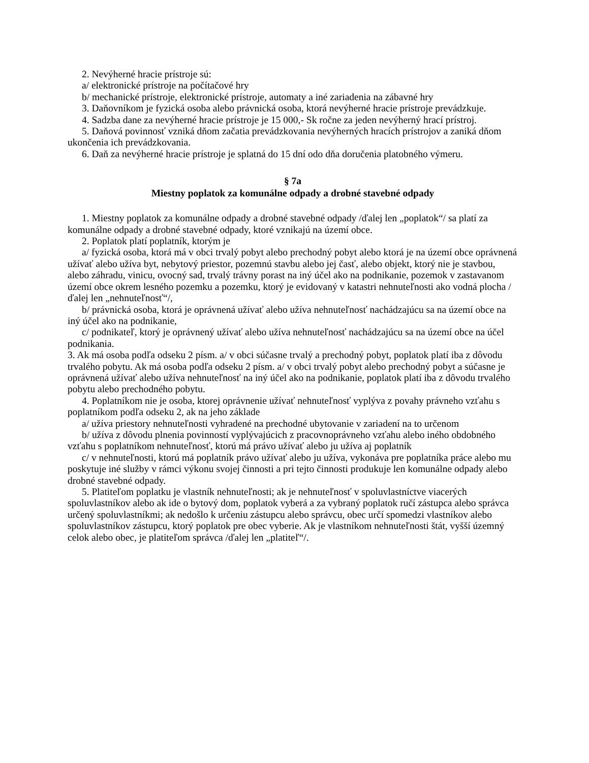2. Nevýherné hracie prístroje sú:
a/ elektronické prístroje na počítačové hry
b/ mechanické prístroje, elektronické prístroje, automaty a iné zariadenia na zábavné hry
3. Daňovníkom je fyzická osoba alebo právnická osoba, ktorá nevýherné hracie prístroje prevádzkuje.
4. Sadzba dane za nevýherné hracie prístroje je 15 000,- Sk ročne za jeden nevýherný hrací prístroj.
5. Daňová povinnosť vzniká dňom začatia prevádzkovania nevýherných hracích prístrojov a zaniká dňom ukončenia ich prevádzkovania.
6. Daň za nevýherné hracie prístroje je splatná do 15 dní odo dňa doručenia platobného výmeru.
§ 7a
Miestny poplatok za komunálne odpady a drobné stavebné odpady
1. Miestny poplatok za komunálne odpady a drobné stavebné odpady /ďalej len „poplatok“/ sa platí za komunálne odpady a drobné stavebné odpady, ktoré vznikajú na území obce.
2. Poplatok platí poplatník, ktorým je
a/ fyzická osoba, ktorá má v obci trvalý pobyt alebo prechodný pobyt alebo ktorá je na území obce oprávnená užívať alebo užíva byt, nebytový priestor, pozemnú stavbu alebo jej časť, alebo objekt, ktorý nie je stavbou, alebo záhradu, vinicu, ovocný sad, trvalý trávny porast na iný účel ako na podnikanie, pozemok v zastavanom území obce okrem lesného pozemku a pozemku, ktorý je evidovaný v katastri nehnuteľnosti ako vodná plocha /ďalej len „nehnuteľnosť“/,
b/ právnická osoba, ktorá je oprávnená užívať alebo užíva nehnuteľnosť nachádzajúcu sa na území obce na iný účel ako na podnikanie,
c/ podnikateľ, ktorý je oprávnený užívať alebo užíva nehnuteľnosť nachádzajúcu sa na území obce na účel podnikania.
3. Ak má osoba podľa odseku 2 písm. a/ v obci súčasne trvalý a prechodný pobyt, poplatok platí iba z dôvodu trvalého pobytu. Ak má osoba podľa odseku 2 písm. a/ v obci trvalý pobyt alebo prechodný pobyt a súčasne je oprávnená užívať alebo užíva nehnuteľnosť na iný účel ako na podnikanie, poplatok platí iba z dôvodu trvalého pobytu alebo prechodného pobytu.
4. Poplatníkom nie je osoba, ktorej oprávnenie užívať nehnuteľnosť vyplýva z povahy právneho vzťahu s poplatníkom podľa odseku 2, ak na jeho základe
a/ užíva priestory nehnuteľnosti vyhradené na prechodné ubytovanie v zariadení na to určenom
b/ užíva z dôvodu plnenia povinností vyplývajúcich z pracovnoprávneho vzťahu alebo iného obdobného vzťahu s poplatníkom nehnuteľnosť, ktorú má právo užívať alebo ju užíva aj poplatník
c/ v nehnuteľnosti, ktorú má poplatník právo užívať alebo ju užíva, vykonáva pre poplatníka práce alebo mu poskytuje iné služby v rámci výkonu svojej činnosti a pri tejto činnosti produkuje len komunálne odpady alebo drobné stavebné odpady.
5. Platiteľom poplatku je vlastník nehnuteľnosti; ak je nehnuteľnosť v spoluvlastníctve viacerých spoluvlastníkov alebo ak ide o bytový dom, poplatok vyberá a za vybraný poplatok ručí zástupca alebo správca určený spoluvlastníkmi; ak nedošlo k určeniu zástupcu alebo správcu, obec určí spomedzi vlastníkov alebo spoluvlastníkov zástupcu, ktorý poplatok pre obec vyberie. Ak je vlastníkom nehnuteľnosti štát, vyšší územný celok alebo obec, je platiteľom správca /ďalej len „platiteľ“/.